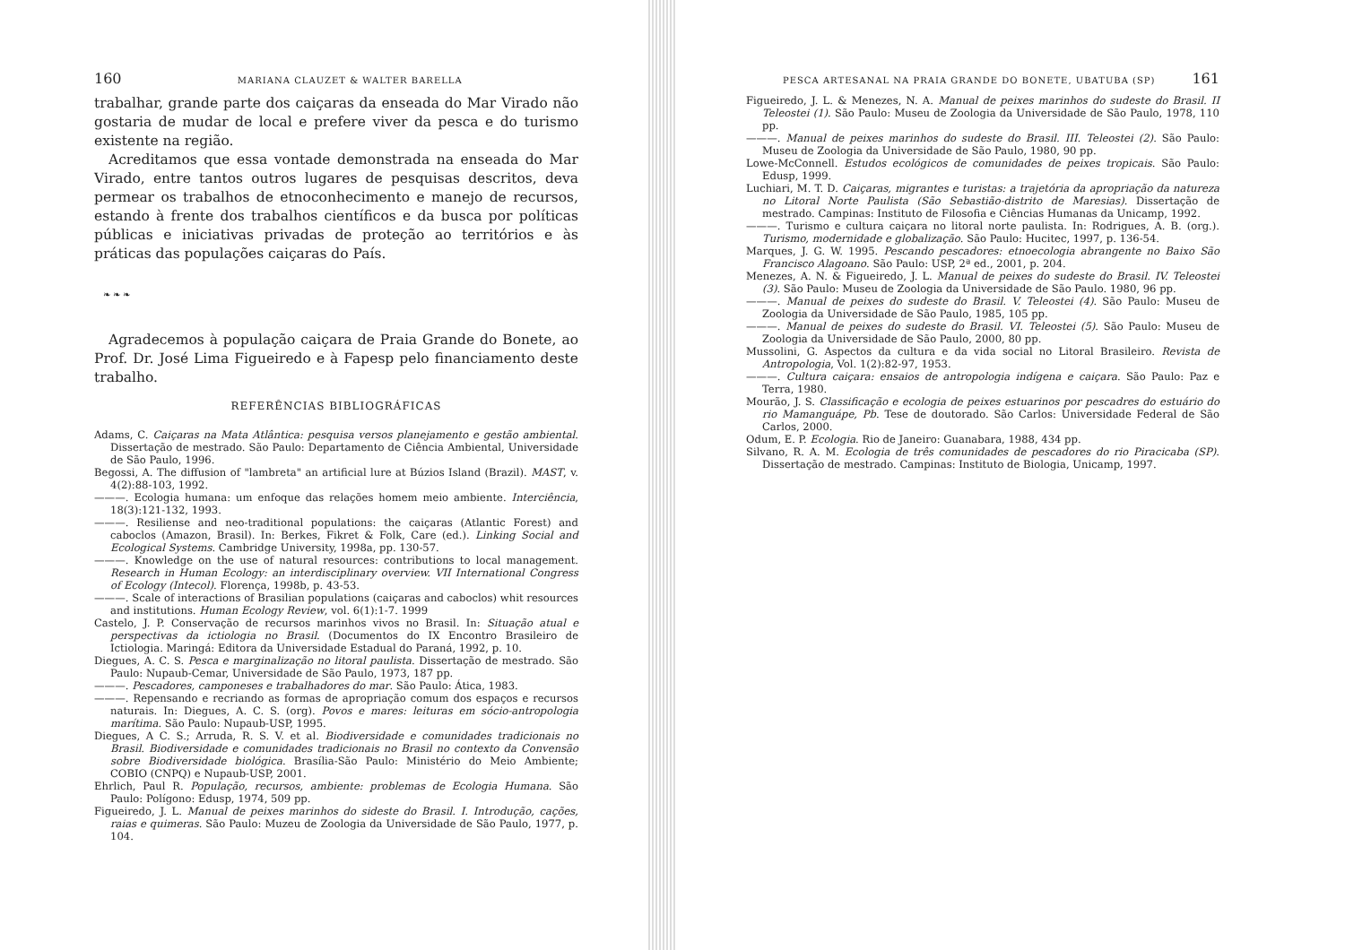160 MARIANA CLAUZET & WALTER BARELLA
trabalhar, grande parte dos caiçaras da enseada do Mar Virado não gostaria de mudar de local e prefere viver da pesca e do turismo existente na região.
Acreditamos que essa vontade demonstrada na enseada do Mar Virado, entre tantos outros lugares de pesquisas descritos, deva permear os trabalhos de etnoconhecimento e manejo de recursos, estando à frente dos trabalhos científicos e da busca por políticas públicas e iniciativas privadas de proteção ao territórios e às práticas das populações caiçaras do País.
❧ ❧ ❧
Agradecemos à população caiçara de Praia Grande do Bonete, ao Prof. Dr. José Lima Figueiredo e à Fapesp pelo financiamento deste trabalho.
REFERÊNCIAS BIBLIOGRÁFICAS
Adams, C. Caiçaras na Mata Atlântica: pesquisa versos planejamento e gestão ambiental. Dissertação de mestrado. São Paulo: Departamento de Ciência Ambiental, Universidade de São Paulo, 1996.
Begossi, A. The diffusion of "lambreta" an artificial lure at Búzios Island (Brazil). MAST, v. 4(2):88-103, 1992.
———. Ecologia humana: um enfoque das relações homem meio ambiente. Interciência, 18(3):121-132, 1993.
———. Resiliense and neo-traditional populations: the caiçaras (Atlantic Forest) and caboclos (Amazon, Brasil). In: Berkes, Fikret & Folk, Care (ed.). Linking Social and Ecological Systems. Cambridge University, 1998a, pp. 130-57.
———. Knowledge on the use of natural resources: contributions to local management. Research in Human Ecology: an interdisciplinary overview. VII International Congress of Ecology (Intecol). Florença, 1998b, p. 43-53.
———. Scale of interactions of Brasilian populations (caiçaras and caboclos) whit resources and institutions. Human Ecology Review, vol. 6(1):1-7. 1999
Castelo, J. P. Conservação de recursos marinhos vivos no Brasil. In: Situação atual e perspectivas da ictiologia no Brasil. (Documentos do IX Encontro Brasileiro de Ictiologia. Maringá: Editora da Universidade Estadual do Paraná, 1992, p. 10.
Diegues, A. C. S. Pesca e marginalização no litoral paulista. Dissertação de mestrado. São Paulo: Nupaub-Cemar, Universidade de São Paulo, 1973, 187 pp.
———. Pescadores, camponeses e trabalhadores do mar. São Paulo: Ática, 1983.
———. Repensando e recriando as formas de apropriação comum dos espaços e recursos naturais. In: Diegues, A. C. S. (org). Povos e mares: leituras em sócio-antropologia marítima. São Paulo: Nupaub-USP, 1995.
Diegues, A C. S.; Arruda, R. S. V. et al. Biodiversidade e comunidades tradicionais no Brasil. Biodiversidade e comunidades tradicionais no Brasil no contexto da Convensão sobre Biodiversidade biológica. Brasília-São Paulo: Ministério do Meio Ambiente; COBIO (CNPQ) e Nupaub-USP, 2001.
Ehrlich, Paul R. População, recursos, ambiente: problemas de Ecologia Humana. São Paulo: Polígono: Edusp, 1974, 509 pp.
Figueiredo, J. L. Manual de peixes marinhos do sideste do Brasil. I. Introdução, cações, raias e quimeras. São Paulo: Muzeu de Zoologia da Universidade de São Paulo, 1977, p. 104.
PESCA ARTESANAL NA PRAIA GRANDE DO BONETE, UBATUBA (SP) 161
Figueiredo, J. L. & Menezes, N. A. Manual de peixes marinhos do sudeste do Brasil. II Teleostei (1). São Paulo: Museu de Zoologia da Universidade de São Paulo, 1978, 110 pp.
———. Manual de peixes marinhos do sudeste do Brasil. III. Teleostei (2). São Paulo: Museu de Zoologia da Universidade de São Paulo, 1980, 90 pp.
Lowe-McConnell. Estudos ecológicos de comunidades de peixes tropicais. São Paulo: Edusp, 1999.
Luchiari, M. T. D. Caiçaras, migrantes e turistas: a trajetória da apropriação da natureza no Litoral Norte Paulista (São Sebastião-distrito de Maresias). Dissertação de mestrado. Campinas: Instituto de Filosofia e Ciências Humanas da Unicamp, 1992.
———. Turismo e cultura caiçara no litoral norte paulista. In: Rodrigues, A. B. (org.). Turismo, modernidade e globalização. São Paulo: Hucitec, 1997, p. 136-54.
Marques, J. G. W. 1995. Pescando pescadores: etnoecologia abrangente no Baixo São Francisco Alagoano. São Paulo: USP, 2ª ed., 2001, p. 204.
Menezes, A. N. & Figueiredo, J. L. Manual de peixes do sudeste do Brasil. IV. Teleostei (3). São Paulo: Museu de Zoologia da Universidade de São Paulo. 1980, 96 pp.
———. Manual de peixes do sudeste do Brasil. V. Teleostei (4). São Paulo: Museu de Zoologia da Universidade de São Paulo, 1985, 105 pp.
———. Manual de peixes do sudeste do Brasil. VI. Teleostei (5). São Paulo: Museu de Zoologia da Universidade de São Paulo, 2000, 80 pp.
Mussolini, G. Aspectos da cultura e da vida social no Litoral Brasileiro. Revista de Antropologia, Vol. 1(2):82-97, 1953.
———. Cultura caiçara: ensaios de antropologia indígena e caiçara. São Paulo: Paz e Terra, 1980.
Mourão, J. S. Classificação e ecologia de peixes estuarinos por pescadres do estuário do rio Mamanguápe, Pb. Tese de doutorado. São Carlos: Universidade Federal de São Carlos, 2000.
Odum, E. P. Ecologia. Rio de Janeiro: Guanabara, 1988, 434 pp.
Silvano, R. A. M. Ecologia de três comunidades de pescadores do rio Piracicaba (SP). Dissertação de mestrado. Campinas: Instituto de Biologia, Unicamp, 1997.